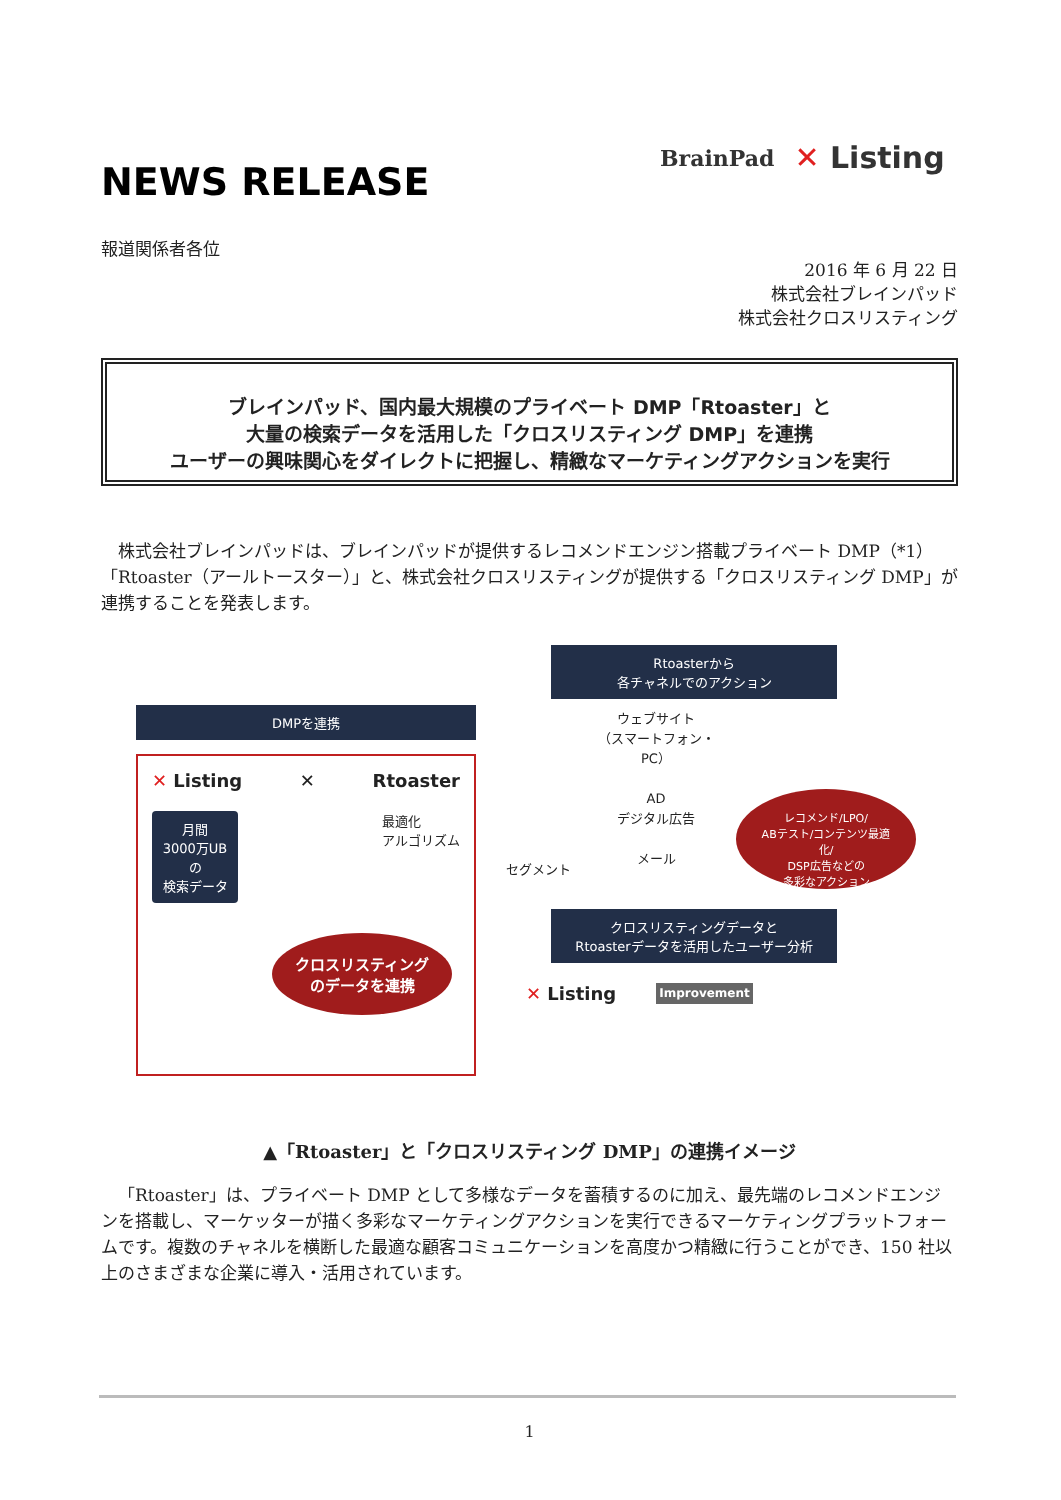NEWS RELEASE
BrainPad ✕ Listing
報道関係者各位
2016 年 6 月 22 日
株式会社ブレインパッド
株式会社クロスリスティング
ブレインパッド、国内最大規模のプライベート DMP「Rtoaster」と
大量の検索データを活用した「クロスリスティング DMP」を連携
ユーザーの興味関心をダイレクトに把握し、精緻なマーケティングアクションを実行
株式会社ブレインパッドは、ブレインパッドが提供するレコメンドエンジン搭載プライベート DMP（*1）「Rtoaster（アールトースター）」と、株式会社クロスリスティングが提供する「クロスリスティング DMP」が連携することを発表します。
DMPを連携
✕ Listing ✕ Rtoaster
月間
3000万UBの
検索データ
最適化
アルゴリズム
クロスリスティング
のデータを連携
Rtoasterから
各チャネルでのアクション
セグメント
ウェブサイト
（スマートフォン・PC）
AD
デジタル広告
メール
レコメンド/LPO/
ABテスト/コンテンツ最適化/
DSP広告などの
多彩なアクション
クロスリスティングデータと
Rtoasterデータを活用したユーザー分析
✕ Listing Improvement
▲「Rtoaster」と「クロスリスティング DMP」の連携イメージ
「Rtoaster」は、プライベート DMP として多様なデータを蓄積するのに加え、最先端のレコメンドエンジンを搭載し、マーケッターが描く多彩なマーケティングアクションを実行できるマーケティングプラットフォームです。複数のチャネルを横断した最適な顧客コミュニケーションを高度かつ精緻に行うことができ、150 社以上のさまざまな企業に導入・活用されています。
1